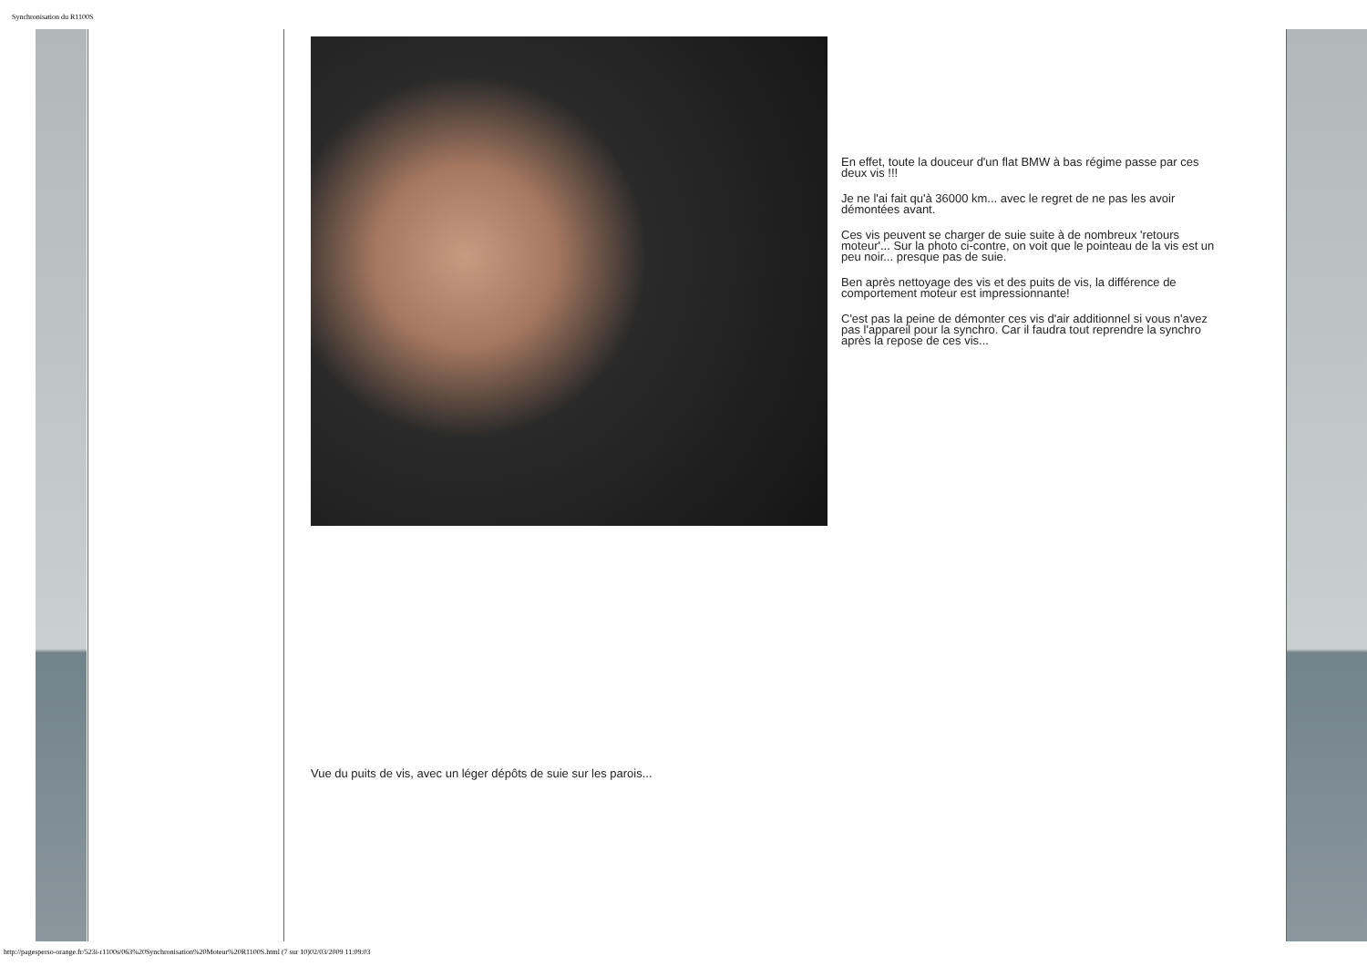Synchronisation du R1100S
En effet, toute la douceur d'un flat BMW à bas régime passe par ces deux vis !!!
Je ne l'ai fait qu'à 36000 km... avec le regret de ne pas les avoir démontées avant.
Ces vis peuvent se charger de suie suite à de nombreux 'retours moteur'... Sur la photo ci-contre, on voit que le pointeau de la vis est un peu noir... presque pas de suie.
Ben après nettoyage des vis et des puits de vis, la différence de comportement moteur est impressionnante!
C'est pas la peine de démonter ces vis d'air additionnel si vous n'avez pas l'appareil pour la synchro. Car il faudra tout reprendre la synchro après la repose de ces vis...
Vue du puits de vis, avec un léger dépôts de suie sur les parois...
http://pagesperso-orange.fr/523i-r1100s/063%20Synchronisation%20Moteur%20R1100S.html (7 sur 10)02/03/2009 11:09:03